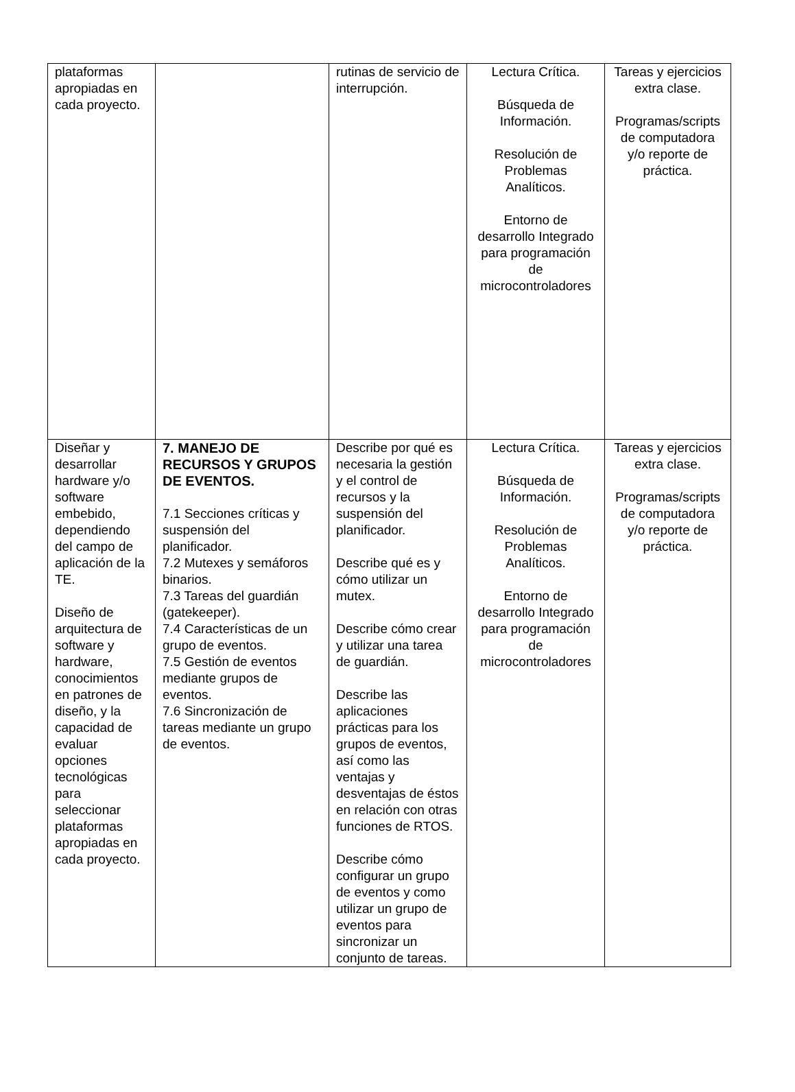| plataformas apropiadas en cada proyecto. | | rutinas de servicio de interrupción. | Lectura Crítica. Búsqueda de Información. Resolución de Problemas Analíticos. Entorno de desarrollo Integrado para programación de microcontroladores | Tareas y ejercicios extra clase. Programas/scripts de computadora y/o reporte de práctica. |
| Diseñar y desarrollar hardware y/o software embebido, dependiendo del campo de aplicación de la TE. Diseño de arquitectura de software y hardware, conocimientos en patrones de diseño, y la capacidad de evaluar opciones tecnológicas para seleccionar plataformas apropiadas en cada proyecto. | 7. MANEJO DE RECURSOS Y GRUPOS DE EVENTOS. 7.1 Secciones críticas y suspensión del planificador. 7.2 Mutexes y semáforos binarios. 7.3 Tareas del guardián (gatekeeper). 7.4 Características de un grupo de eventos. 7.5 Gestión de eventos mediante grupos de eventos. 7.6 Sincronización de tareas mediante un grupo de eventos. | Describe por qué es necesaria la gestión y el control de recursos y la suspensión del planificador. Describe qué es y cómo utilizar un mutex. Describe cómo crear y utilizar una tarea de guardián. Describe las aplicaciones prácticas para los grupos de eventos, así como las ventajas y desventajas de éstos en relación con otras funciones de RTOS. Describe cómo configurar un grupo de eventos y como utilizar un grupo de eventos para sincronizar un conjunto de tareas. | Lectura Crítica. Búsqueda de Información. Resolución de Problemas Analíticos. Entorno de desarrollo Integrado para programación de microcontroladores | Tareas y ejercicios extra clase. Programas/scripts de computadora y/o reporte de práctica. |